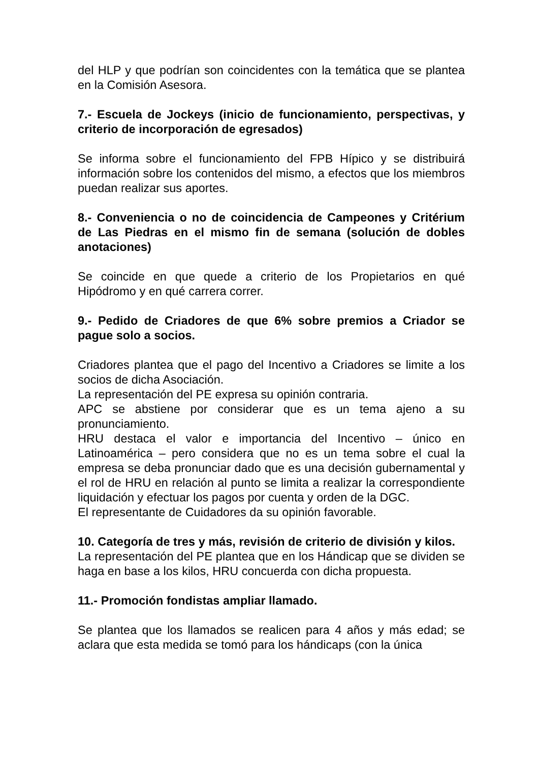del HLP y que podrían son coincidentes con la temática que se plantea en la Comisión Asesora.
7.- Escuela de Jockeys (inicio de funcionamiento, perspectivas, y criterio de incorporación de egresados)
Se informa sobre el funcionamiento del FPB Hípico y se distribuirá información sobre los contenidos del mismo, a efectos que los miembros puedan realizar sus aportes.
8.- Conveniencia o no de coincidencia de Campeones y Critérium de Las Piedras en el mismo fin de semana (solución de dobles anotaciones)
Se coincide en que quede a criterio de los Propietarios en qué Hipódromo y en qué carrera correr.
9.- Pedido de Criadores de que 6% sobre premios a Criador se pague solo a socios.
Criadores plantea que el pago del Incentivo a Criadores se limite a los socios de dicha Asociación.
La representación del PE expresa su opinión contraria.
APC se abstiene por considerar que es un tema ajeno a su pronunciamiento.
HRU destaca el valor e importancia del Incentivo – único en Latinoamérica – pero considera que no es un tema sobre el cual la empresa se deba pronunciar dado que es una decisión gubernamental y el rol de HRU en relación al punto se limita a realizar la correspondiente liquidación y efectuar los pagos por cuenta y orden de la DGC.
El representante de Cuidadores da su opinión favorable.
10. Categoría de tres y más, revisión de criterio de división y kilos.
La representación del PE plantea que en los Hándicap que se dividen se haga en base a los kilos, HRU concuerda con dicha propuesta.
11.- Promoción fondistas ampliar llamado.
Se plantea que los llamados se realicen para 4 años y más edad; se aclara que esta medida se tomó para los hándicaps (con la única